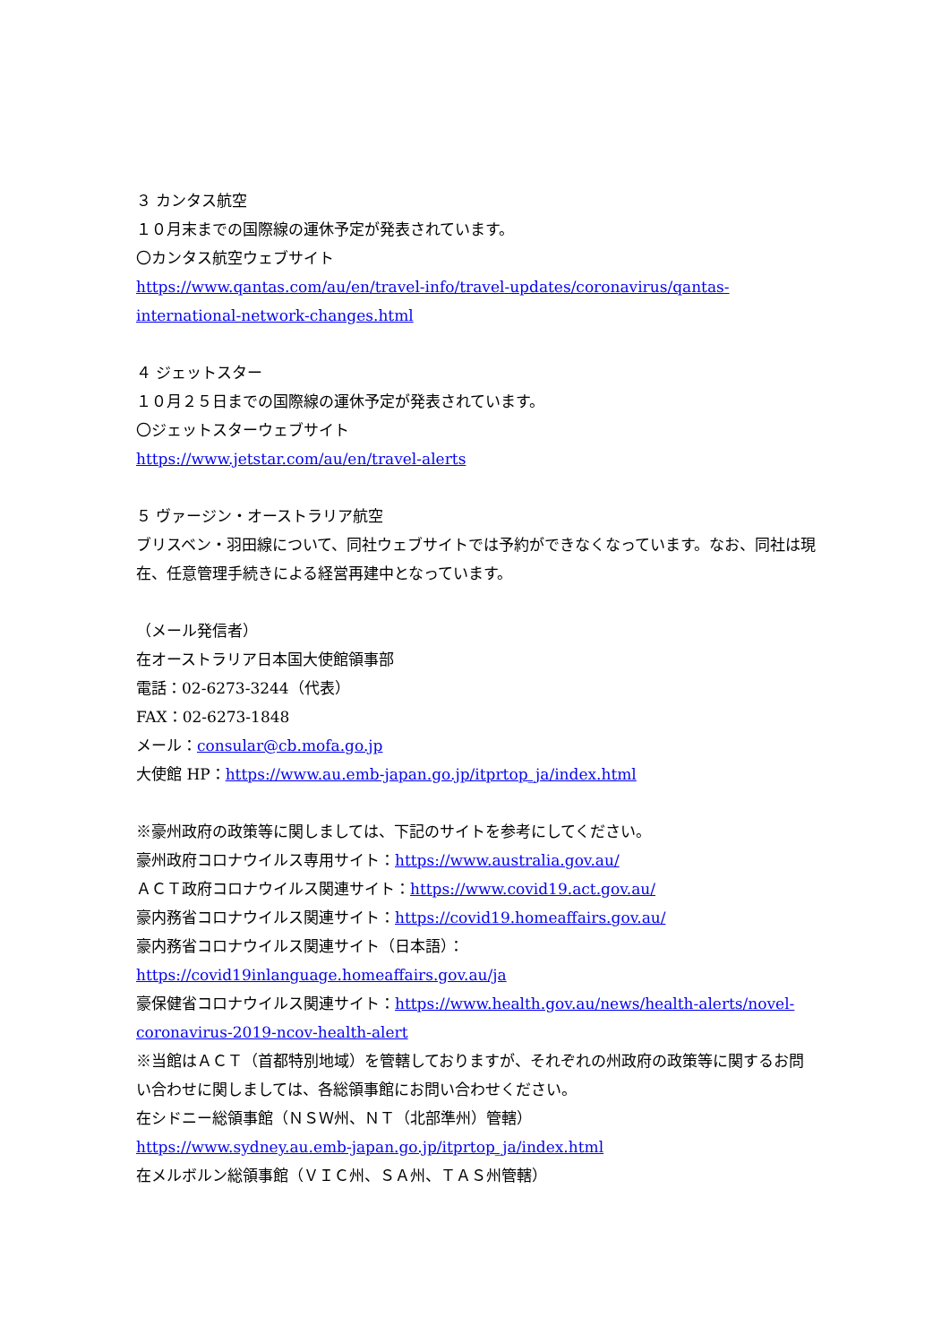３ カンタス航空
１０月末までの国際線の運休予定が発表されています。
〇カンタス航空ウェブサイト
https://www.qantas.com/au/en/travel-info/travel-updates/coronavirus/qantas-international-network-changes.html
４ ジェットスター
１０月２５日までの国際線の運休予定が発表されています。
〇ジェットスターウェブサイト
https://www.jetstar.com/au/en/travel-alerts
５ ヴァージン・オーストラリア航空
ブリスベン・羽田線について、同社ウェブサイトでは予約ができなくなっています。なお、同社は現在、任意管理手続きによる経営再建中となっています。
（メール発信者）
在オーストラリア日本国大使館領事部
電話：02-6273-3244（代表）
FAX：02-6273-1848
メール：consular@cb.mofa.go.jp
大使館 HP：https://www.au.emb-japan.go.jp/itprtop_ja/index.html
※豪州政府の政策等に関しましては、下記のサイトを参考にしてください。
豪州政府コロナウイルス専用サイト：https://www.australia.gov.au/
ＡＣＴ政府コロナウイルス関連サイト：https://www.covid19.act.gov.au/
豪内務省コロナウイルス関連サイト：https://covid19.homeaffairs.gov.au/
豪内務省コロナウイルス関連サイト（日本語）：
https://covid19inlanguage.homeaffairs.gov.au/ja
豪保健省コロナウイルス関連サイト：https://www.health.gov.au/news/health-alerts/novel-coronavirus-2019-ncov-health-alert
※当館はＡＣＴ（首都特別地域）を管轄しておりますが、それぞれの州政府の政策等に関するお問い合わせに関しましては、各総領事館にお問い合わせください。
在シドニー総領事館（ＮＳＷ州、ＮＴ（北部準州）管轄）
https://www.sydney.au.emb-japan.go.jp/itprtop_ja/index.html
在メルボルン総領事館（ＶＩＣ州、ＳＡ州、ＴＡＳ州管轄）